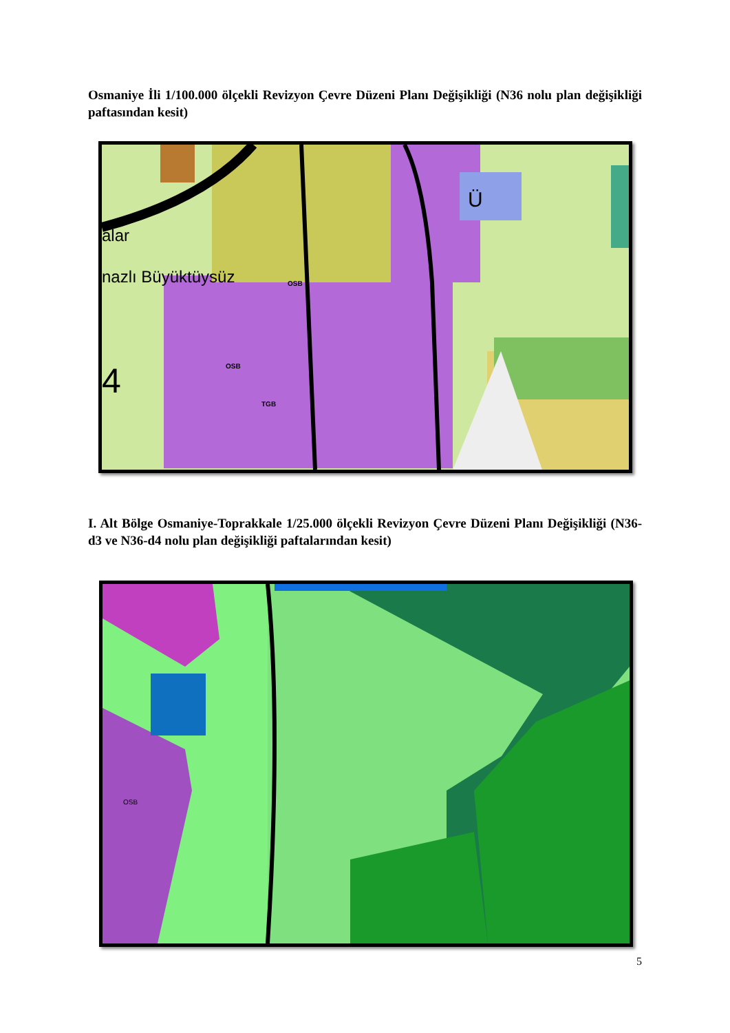Osmaniye İli 1/100.000 ölçekli Revizyon Çevre Düzeni Planı Değişikliği (N36 nolu plan değişikliği paftasından kesit)
alar
nazlı Büyüktüysüz
4
Ü
OSB
OSB
TGB
I. Alt Bölge Osmaniye-Toprakkale 1/25.000 ölçekli Revizyon Çevre Düzeni Planı Değişikliği (N36-d3 ve N36-d4 nolu plan değişikliği paftalarından kesit)
OSB
5